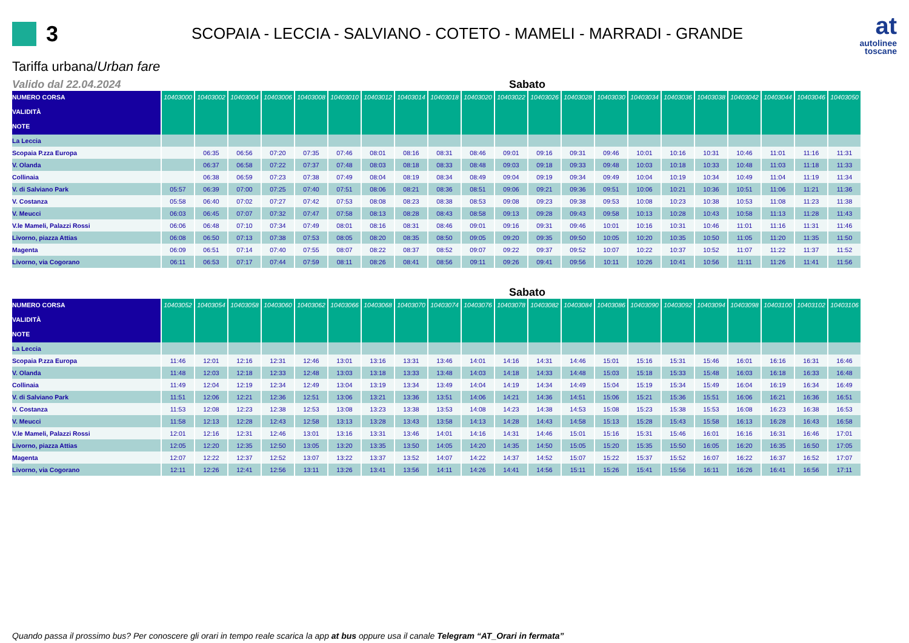3
SCOPAIA - LECCIA - SALVIANO - COTETO - MAMELI - MARRADI - GRANDE
at
autolinee
toscane
Tariffa urbana/Urban fare
Valido dal 22.04.2024 Sabato
| NUMERO CORSA VALIDITÀ | 10403000 | 10403002 | 10403004 | 10403006 | 10403008 | 10403010 | 10403012 | 10403014 | 10403018 | 10403020 | 10403022 | 10403026 | 10403028 | 10403030 | 10403034 | 10403036 | 10403038 | 10403042 | 10403044 | 10403046 | 10403050 |
| --- | --- | --- | --- | --- | --- | --- | --- | --- | --- | --- | --- | --- | --- | --- | --- | --- | --- | --- | --- | --- | --- |
| NOTE | | | | | | | | | | | | | | | | | | | | | |
| La Leccia | | | | | | | | | | | | | | | | | | | | | |
| Scopaia P.zza Europa | | 06:35 | 06:56 | 07:20 | 07:35 | 07:46 | 08:01 | 08:16 | 08:31 | 08:46 | 09:01 | 09:16 | 09:31 | 09:46 | 10:01 | 10:16 | 10:31 | 10:46 | 11:01 | 11:16 | 11:31 |
| V. Olanda | | 06:37 | 06:58 | 07:22 | 07:37 | 07:48 | 08:03 | 08:18 | 08:33 | 08:48 | 09:03 | 09:18 | 09:33 | 09:48 | 10:03 | 10:18 | 10:33 | 10:48 | 11:03 | 11:18 | 11:33 |
| Collinaia | | 06:38 | 06:59 | 07:23 | 07:38 | 07:49 | 08:04 | 08:19 | 08:34 | 08:49 | 09:04 | 09:19 | 09:34 | 09:49 | 10:04 | 10:19 | 10:34 | 10:49 | 11:04 | 11:19 | 11:34 |
| V. di Salviano Park | 05:57 | 06:39 | 07:00 | 07:25 | 07:40 | 07:51 | 08:06 | 08:21 | 08:36 | 08:51 | 09:06 | 09:21 | 09:36 | 09:51 | 10:06 | 10:21 | 10:36 | 10:51 | 11:06 | 11:21 | 11:36 |
| V. Costanza | 05:58 | 06:40 | 07:02 | 07:27 | 07:42 | 07:53 | 08:08 | 08:23 | 08:38 | 08:53 | 09:08 | 09:23 | 09:38 | 09:53 | 10:08 | 10:23 | 10:38 | 10:53 | 11:08 | 11:23 | 11:38 |
| V. Meucci | 06:03 | 06:45 | 07:07 | 07:32 | 07:47 | 07:58 | 08:13 | 08:28 | 08:43 | 08:58 | 09:13 | 09:28 | 09:43 | 09:58 | 10:13 | 10:28 | 10:43 | 10:58 | 11:13 | 11:28 | 11:43 |
| V.le Mameli, Palazzi Rossi | 06:06 | 06:48 | 07:10 | 07:34 | 07:49 | 08:01 | 08:16 | 08:31 | 08:46 | 09:01 | 09:16 | 09:31 | 09:46 | 10:01 | 10:16 | 10:31 | 10:46 | 11:01 | 11:16 | 11:31 | 11:46 |
| Livorno, piazza Attias | 06:08 | 06:50 | 07:13 | 07:38 | 07:53 | 08:05 | 08:20 | 08:35 | 08:50 | 09:05 | 09:20 | 09:35 | 09:50 | 10:05 | 10:20 | 10:35 | 10:50 | 11:05 | 11:20 | 11:35 | 11:50 |
| Magenta | 06:09 | 06:51 | 07:14 | 07:40 | 07:55 | 08:07 | 08:22 | 08:37 | 08:52 | 09:07 | 09:22 | 09:37 | 09:52 | 10:07 | 10:22 | 10:37 | 10:52 | 11:07 | 11:22 | 11:37 | 11:52 |
| Livorno, via Cogorano | 06:11 | 06:53 | 07:17 | 07:44 | 07:59 | 08:11 | 08:26 | 08:41 | 08:56 | 09:11 | 09:26 | 09:41 | 09:56 | 10:11 | 10:26 | 10:41 | 10:56 | 11:11 | 11:26 | 11:41 | 11:56 |
Sabato
| NUMERO CORSA VALIDITÀ | 10403052 | 10403054 | 10403058 | 10403060 | 10403062 | 10403066 | 10403068 | 10403070 | 10403074 | 10403076 | 10403078 | 10403082 | 10403084 | 10403086 | 10403090 | 10403092 | 10403094 | 10403098 | 10403100 | 10403102 | 10403106 |
| --- | --- | --- | --- | --- | --- | --- | --- | --- | --- | --- | --- | --- | --- | --- | --- | --- | --- | --- | --- | --- | --- |
| NOTE | | | | | | | | | | | | | | | | | | | | | |
| La Leccia | | | | | | | | | | | | | | | | | | | | | |
| Scopaia P.zza Europa | 11:46 | 12:01 | 12:16 | 12:31 | 12:46 | 13:01 | 13:16 | 13:31 | 13:46 | 14:01 | 14:16 | 14:31 | 14:46 | 15:01 | 15:16 | 15:31 | 15:46 | 16:01 | 16:16 | 16:31 | 16:46 |
| V. Olanda | 11:48 | 12:03 | 12:18 | 12:33 | 12:48 | 13:03 | 13:18 | 13:33 | 13:48 | 14:03 | 14:18 | 14:33 | 14:48 | 15:03 | 15:18 | 15:33 | 15:48 | 16:03 | 16:18 | 16:33 | 16:48 |
| Collinaia | 11:49 | 12:04 | 12:19 | 12:34 | 12:49 | 13:04 | 13:19 | 13:34 | 13:49 | 14:04 | 14:19 | 14:34 | 14:49 | 15:04 | 15:19 | 15:34 | 15:49 | 16:04 | 16:19 | 16:34 | 16:49 |
| V. di Salviano Park | 11:51 | 12:06 | 12:21 | 12:36 | 12:51 | 13:06 | 13:21 | 13:36 | 13:51 | 14:06 | 14:21 | 14:36 | 14:51 | 15:06 | 15:21 | 15:36 | 15:51 | 16:06 | 16:21 | 16:36 | 16:51 |
| V. Costanza | 11:53 | 12:08 | 12:23 | 12:38 | 12:53 | 13:08 | 13:23 | 13:38 | 13:53 | 14:08 | 14:23 | 14:38 | 14:53 | 15:08 | 15:23 | 15:38 | 15:53 | 16:08 | 16:23 | 16:38 | 16:53 |
| V. Meucci | 11:58 | 12:13 | 12:28 | 12:43 | 12:58 | 13:13 | 13:28 | 13:43 | 13:58 | 14:13 | 14:28 | 14:43 | 14:58 | 15:13 | 15:28 | 15:43 | 15:58 | 16:13 | 16:28 | 16:43 | 16:58 |
| V.le Mameli, Palazzi Rossi | 12:01 | 12:16 | 12:31 | 12:46 | 13:01 | 13:16 | 13:31 | 13:46 | 14:01 | 14:16 | 14:31 | 14:46 | 15:01 | 15:16 | 15:31 | 15:46 | 16:01 | 16:16 | 16:31 | 16:46 | 17:01 |
| Livorno, piazza Attias | 12:05 | 12:20 | 12:35 | 12:50 | 13:05 | 13:20 | 13:35 | 13:50 | 14:05 | 14:20 | 14:35 | 14:50 | 15:05 | 15:20 | 15:35 | 15:50 | 16:05 | 16:20 | 16:35 | 16:50 | 17:05 |
| Magenta | 12:07 | 12:22 | 12:37 | 12:52 | 13:07 | 13:22 | 13:37 | 13:52 | 14:07 | 14:22 | 14:37 | 14:52 | 15:07 | 15:22 | 15:37 | 15:52 | 16:07 | 16:22 | 16:37 | 16:52 | 17:07 |
| Livorno, via Cogorano | 12:11 | 12:26 | 12:41 | 12:56 | 13:11 | 13:26 | 13:41 | 13:56 | 14:11 | 14:26 | 14:41 | 14:56 | 15:11 | 15:26 | 15:41 | 15:56 | 16:11 | 16:26 | 16:41 | 16:56 | 17:11 |
Quando passa il prossimo bus? Per conoscere gli orari in tempo reale scarica la app at bus oppure usa il canale Telegram “AT_Orari in fermata”